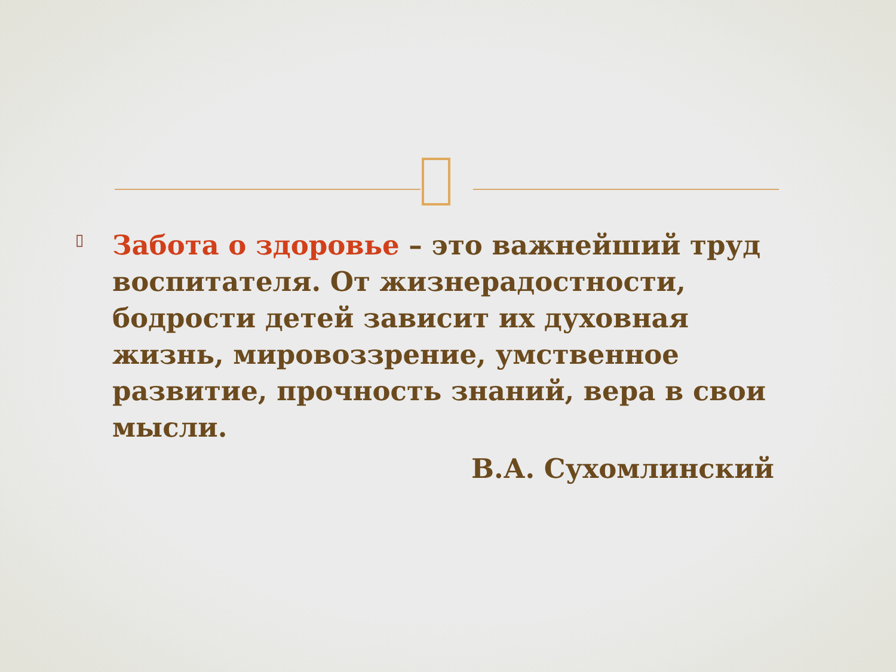▯
Забота о здоровье – это важнейший труд воспитателя. От жизнерадостности, бодрости детей зависит их духовная жизнь, мировоззрение, умственное развитие, прочность знаний, вера в свои мысли.
В.А. Сухомлинский